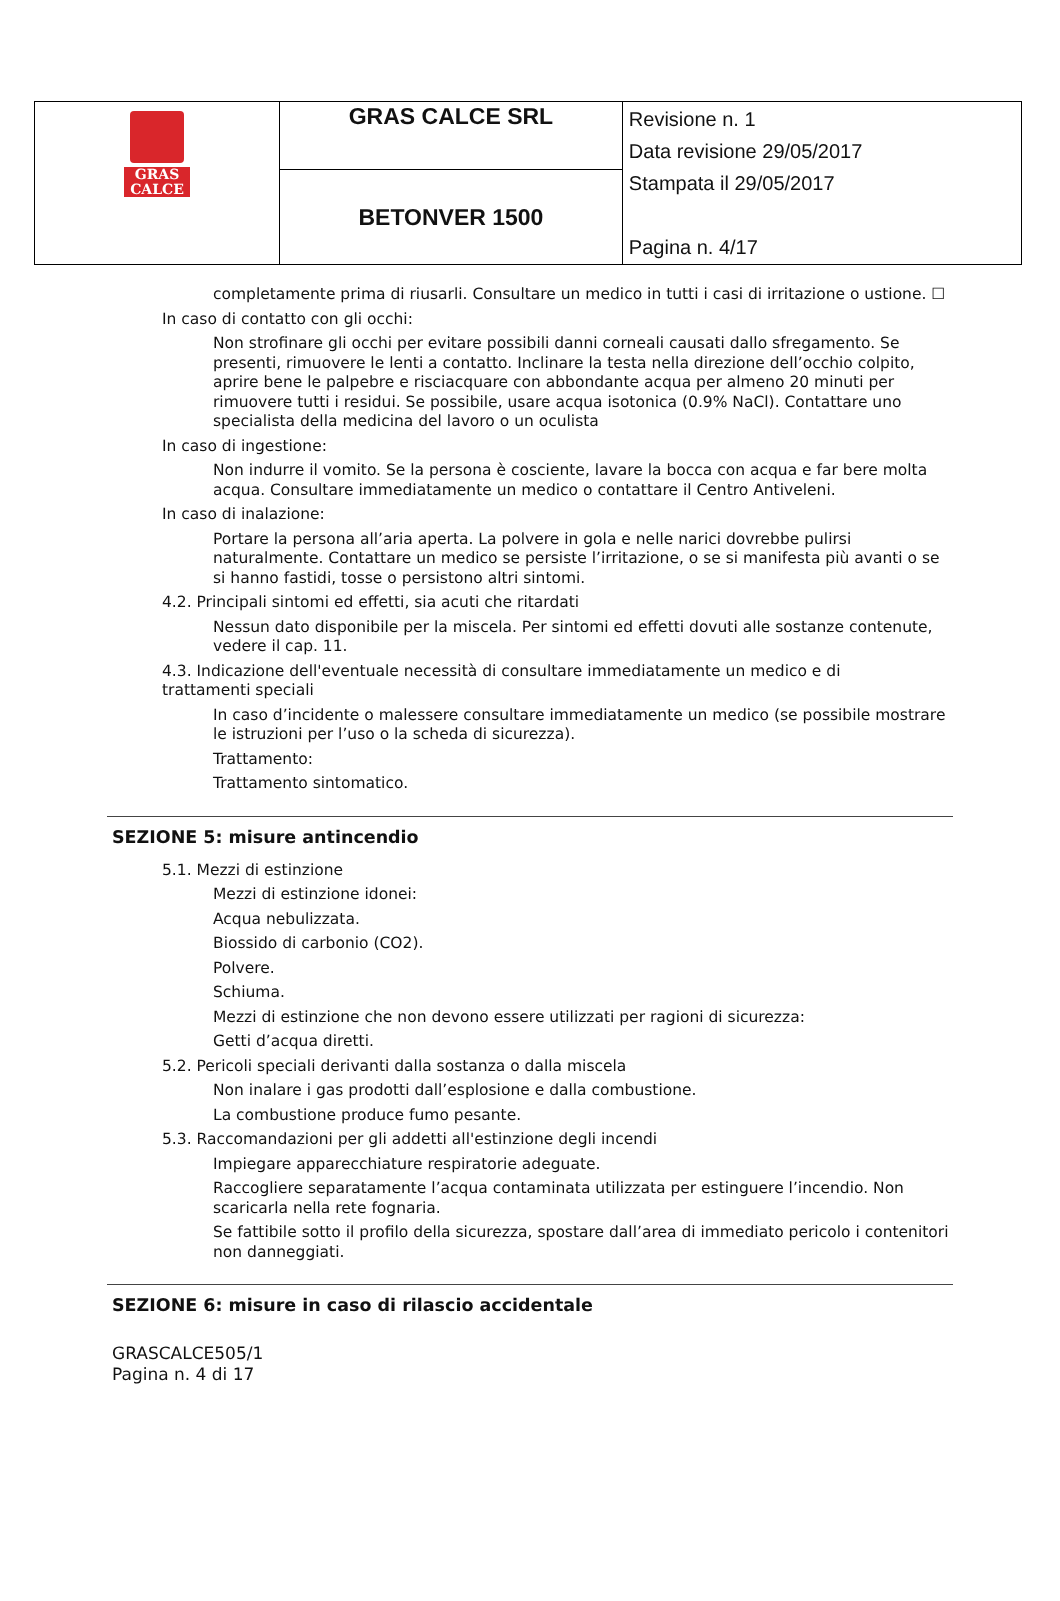| GRAS CALCE | GRAS CALCE SRL | Revisione n. 1 Data revisione 29/05/2017 Stampata il 29/05/2017 Pagina n. 4/17 |
| | BETONVER 1500 | |
completamente prima di riusarli. Consultare un medico in tutti i casi di irritazione o ustione. ☐
In caso di contatto con gli occhi:
Non strofinare gli occhi per evitare possibili danni corneali causati dallo sfregamento. Se presenti, rimuovere le lenti a contatto. Inclinare la testa nella direzione dell’occhio colpito, aprire bene le palpebre e risciacquare con abbondante acqua per almeno 20 minuti per rimuovere tutti i residui. Se possibile, usare acqua isotonica (0.9% NaCl). Contattare uno specialista della medicina del lavoro o un oculista
In caso di ingestione:
Non indurre il vomito. Se la persona è cosciente, lavare la bocca con acqua e far bere molta acqua. Consultare immediatamente un medico o contattare il Centro Antiveleni.
In caso di inalazione:
Portare la persona all’aria aperta. La polvere in gola e nelle narici dovrebbe pulirsi naturalmente. Contattare un medico se persiste l’irritazione, o se si manifesta più avanti o se si hanno fastidi, tosse o persistono altri sintomi.
4.2. Principali sintomi ed effetti, sia acuti che ritardati
Nessun dato disponibile per la miscela. Per sintomi ed effetti dovuti alle sostanze contenute, vedere il cap. 11.
4.3. Indicazione dell'eventuale necessità di consultare immediatamente un medico e di trattamenti speciali
In caso d’incidente o malessere consultare immediatamente un medico (se possibile mostrare le istruzioni per l’uso o la scheda di sicurezza).
Trattamento:
Trattamento sintomatico.
SEZIONE 5: misure antincendio
5.1. Mezzi di estinzione
Mezzi di estinzione idonei:
Acqua nebulizzata.
Biossido di carbonio (CO2).
Polvere.
Schiuma.
Mezzi di estinzione che non devono essere utilizzati per ragioni di sicurezza:
Getti d’acqua diretti.
5.2. Pericoli speciali derivanti dalla sostanza o dalla miscela
Non inalare i gas prodotti dall’esplosione e dalla combustione.
La combustione produce fumo pesante.
5.3. Raccomandazioni per gli addetti all'estinzione degli incendi
Impiegare apparecchiature respiratorie adeguate.
Raccogliere separatamente l’acqua contaminata utilizzata per estinguere l’incendio. Non scaricarla nella rete fognaria.
Se fattibile sotto il profilo della sicurezza, spostare dall’area di immediato pericolo i contenitori non danneggiati.
SEZIONE 6: misure in caso di rilascio accidentale
GRASCALCE505/1
Pagina n. 4 di 17